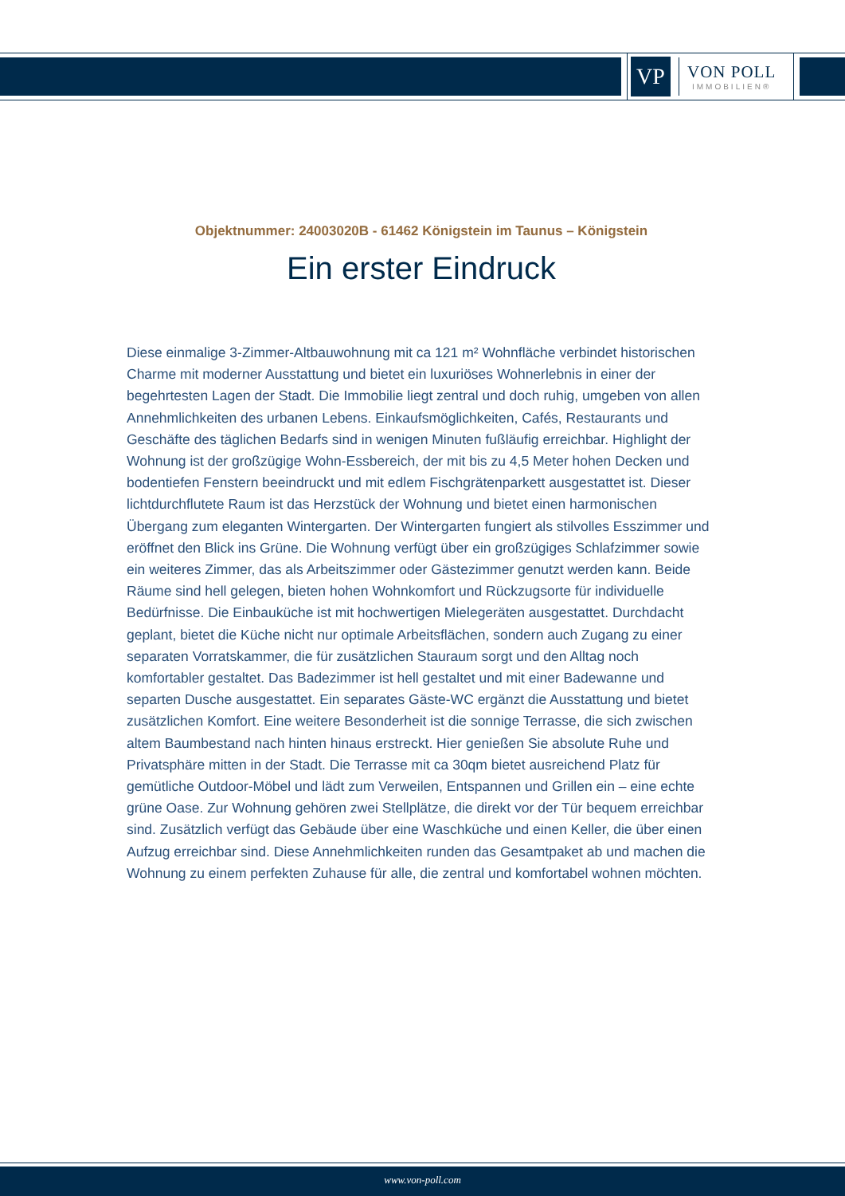VP
VON POLL
IMMOBILIEN®
Objektnummer: 24003020B - 61462 Königstein im Taunus – Königstein
Ein erster Eindruck
Diese einmalige 3-Zimmer-Altbauwohnung mit ca 121 m² Wohnfläche verbindet historischen Charme mit moderner Ausstattung und bietet ein luxuriöses Wohnerlebnis in einer der begehrtesten Lagen der Stadt. Die Immobilie liegt zentral und doch ruhig, umgeben von allen Annehmlichkeiten des urbanen Lebens. Einkaufsmöglichkeiten, Cafés, Restaurants und Geschäfte des täglichen Bedarfs sind in wenigen Minuten fußläufig erreichbar. Highlight der Wohnung ist der großzügige Wohn-Essbereich, der mit bis zu 4,5 Meter hohen Decken und bodentiefen Fenstern beeindruckt und mit edlem Fischgrätenparkett ausgestattet ist. Dieser lichtdurchflutete Raum ist das Herzstück der Wohnung und bietet einen harmonischen Übergang zum eleganten Wintergarten. Der Wintergarten fungiert als stilvolles Esszimmer und eröffnet den Blick ins Grüne. Die Wohnung verfügt über ein großzügiges Schlafzimmer sowie ein weiteres Zimmer, das als Arbeitszimmer oder Gästezimmer genutzt werden kann. Beide Räume sind hell gelegen, bieten hohen Wohnkomfort und Rückzugsorte für individuelle Bedürfnisse. Die Einbauküche ist mit hochwertigen Mielegeräten ausgestattet. Durchdacht geplant, bietet die Küche nicht nur optimale Arbeitsflächen, sondern auch Zugang zu einer separaten Vorratskammer, die für zusätzlichen Stauraum sorgt und den Alltag noch komfortabler gestaltet. Das Badezimmer ist hell gestaltet und mit einer Badewanne und separten Dusche ausgestattet. Ein separates Gäste-WC ergänzt die Ausstattung und bietet zusätzlichen Komfort. Eine weitere Besonderheit ist die sonnige Terrasse, die sich zwischen altem Baumbestand nach hinten hinaus erstreckt. Hier genießen Sie absolute Ruhe und Privatsphäre mitten in der Stadt. Die Terrasse mit ca 30qm bietet ausreichend Platz für gemütliche Outdoor-Möbel und lädt zum Verweilen, Entspannen und Grillen ein – eine echte grüne Oase. Zur Wohnung gehören zwei Stellplätze, die direkt vor der Tür bequem erreichbar sind. Zusätzlich verfügt das Gebäude über eine Waschküche und einen Keller, die über einen Aufzug erreichbar sind. Diese Annehmlichkeiten runden das Gesamtpaket ab und machen die Wohnung zu einem perfekten Zuhause für alle, die zentral und komfortabel wohnen möchten.
www.von-poll.com